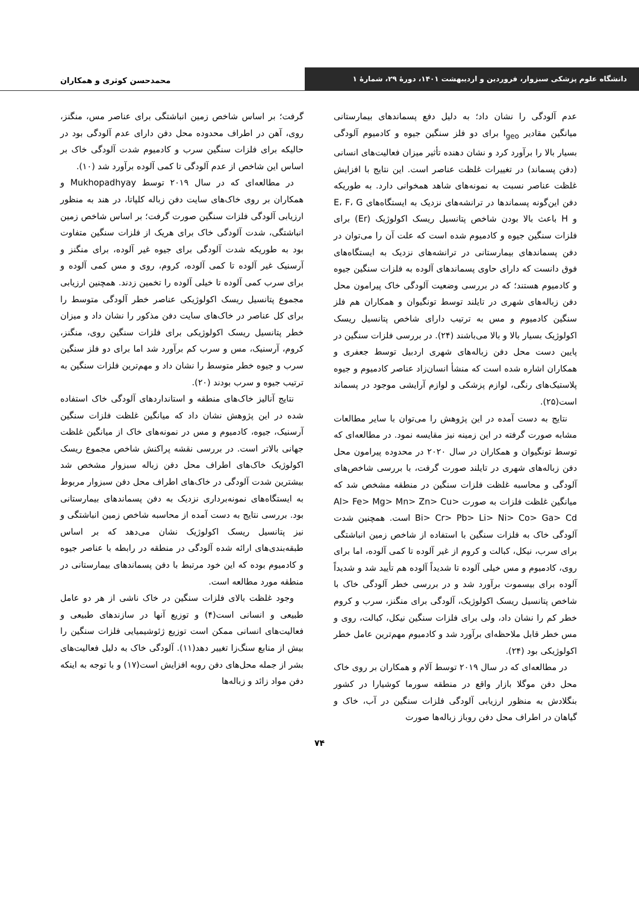دانشگاه علوم پزشکی سبزوار، فروردین و اردیبهشت ۱۴۰۱، دورهٔ ۲۹، شمارهٔ ۱
محمدحسن کوثری و همکاران
عدم آلودگی را نشان داد؛ به دلیل دفع پسماندهای بیمارستانی میانگین مقادیر I<sub>geo</sub> برای دو فلز سنگین جیوه و کادمیوم آلودگی بسیار بالا را برآورد کرد و نشان دهنده تأثیر میزان فعالیت‌های انسانی (دفن پسماند) در تغییرات غلظت عناصر است. این نتایج با افزایش غلظت عناصر نسبت به نمونه‌های شاهد همخوانی دارد. به طوریکه دفن این‌گونه پسماندها در ترانشه‌های نزدیک به ایستگاه‌های E، F، G و H باعث بالا بودن شاخص پتانسیل ریسک اکولوژیک (Er) برای فلزات سنگین جیوه و کادمیوم شده است که علت آن را می‌توان در دفن پسماندهای بیمارستانی در ترانشه‌های نزدیک به ایستگاه‌های فوق دانست که دارای حاوی پسماندهای آلوده به فلزات سنگین جیوه و کادمیوم هستند؛ که در بررسی وضعیت آلودگی خاک پیرامون محل دفن زباله‌های شهری در تایلند توسط تونگیوان و همکاران هم فلز سنگین کادمیوم و مس به ترتیب دارای شاخص پتانسیل ریسک اکولوژیک بسیار بالا و بالا می‌باشند (۲۴). در بررسی فلزات سنگین در پایین دست محل دفن زباله‌های شهری اردبیل توسط جعفری و همکاران اشاره شده است که منشأ انسان‌زاد عناصر کادمیوم و جیوه پلاستیک‌های رنگی، لوازم پزشکی و لوازم آرایشی موجود در پسماند است(۲۵).
نتایج به دست آمده در این پژوهش را می‌توان با سایر مطالعات مشابه صورت گرفته در این زمینه نیز مقایسه نمود. در مطالعه‌ای که توسط تونگیوان و همکاران در سال ۲۰۲۰ در محدوده پیرامون محل دفن زباله‌های شهری در تایلند صورت گرفت، با بررسی شاخص‌های آلودگی و محاسبه غلظت فلزات سنگین در منطقه مشخص شد که میانگین غلظت فلزات به صورت Al> Fe> Mg> Mn> Zn> Cu> Bi> Cr> Pb> Li> Ni> Co> Ga> Cd است. همچنین شدت آلودگی خاک به فلزات سنگین با استفاده از شاخص زمین انباشتگی برای سرب، نیکل، کبالت و کروم از غیر آلوده تا کمی آلوده، اما برای روی، کادمیوم و مس خیلی آلوده تا شدیداً آلوده هم تأیید شد و شدیداً آلوده برای بیسموت برآورد شد و در بررسی خطر آلودگی خاک با شاخص پتانسیل ریسک اکولوژیک، آلودگی برای منگنز، سرب و کروم خطر کم را نشان داد، ولی برای فلزات سنگین نیکل، کبالت، روی و مس خطر قابل ملاحظه‌ای برآورد شد و کادمیوم مهم‌ترین عامل خطر اکولوژیکی بود (۲۴).
در مطالعه‌ای که در سال ۲۰۱۹ توسط آلام و همکاران بر روی خاک محل دفن موگلا بازار واقع در منطقه سورما کوشیارا در کشور بنگلادش به منظور ارزیابی آلودگی فلزات سنگین در آب، خاک و گیاهان در اطراف محل دفن روباز زباله‌ها صورت
گرفت؛ بر اساس شاخص زمین انباشتگی برای عناصر مس، منگنز، روی، آهن در اطراف محدوده محل دفن دارای عدم آلودگی بود در حالیکه برای فلزات سنگین سرب و کادمیوم شدت آلودگی خاک بر اساس این شاخص از عدم آلودگی تا کمی آلوده برآورد شد (۱۰).
در مطالعه‌ای که در سال ۲۰۱۹ توسط Mukhopadhyay و همکاران بر روی خاک‌های سایت دفن زباله کلپاتا، در هند به منظور ارزیابی آلودگی فلزات سنگین صورت گرفت؛ بر اساس شاخص زمین انباشتگی، شدت آلودگی خاک برای هریک از فلزات سنگین متفاوت بود به طوریکه شدت آلودگی برای جیوه غیر آلوده، برای منگنز و آرسنیک غیر آلوده تا کمی آلوده، کروم، روی و مس کمی آلوده و برای سرب کمی آلوده تا خیلی آلوده را تخمین زدند. همچنین ارزیابی مجموع پتانسیل ریسک اکولوژیکی عناصر خطر آلودگی متوسط را برای کل عناصر در خاک‌های سایت دفن مذکور را نشان داد و میزان خطر پتانسیل ریسک اکولوژیکی برای فلزات سنگین روی، منگنز، کروم، آرسنیک، مس و سرب کم برآورد شد اما برای دو فلز سنگین سرب و جیوه خطر متوسط را نشان داد و مهم‌ترین فلزات سنگین به ترتیب جیوه و سرب بودند (۲۰).
نتایج آنالیز خاک‌های منطقه و استانداردهای آلودگی خاک استفاده شده در این پژوهش نشان داد که میانگین غلظت فلزات سنگین آرسنیک، جیوه، کادمیوم و مس در نمونه‌های خاک از میانگین غلظت جهانی بالاتر است. در بررسی نقشه پراکنش شاخص مجموع ریسک اکولوژیک خاک‌های اطراف محل دفن زباله سبزوار مشخص شد بیشترین شدت آلودگی در خاک‌های اطراف محل دفن سبزوار مربوط به ایستگاه‌های نمونه‌برداری نزدیک به دفن پسماندهای بیمارستانی بود. بررسی نتایج به دست آمده از محاسبه شاخص زمین انباشتگی و نیز پتانسیل ریسک اکولوژیک نشان می‌دهد که بر اساس طبقه‌بندی‌های ارائه شده آلودگی در منطقه در رابطه با عناصر جیوه و کادمیوم بوده که این خود مرتبط با دفن پسماندهای بیمارستانی در منطقه مورد مطالعه است.
وجود غلظت بالای فلزات سنگین در خاک ناشی از هر دو عامل طبیعی و انسانی است(۴) و توزیع آنها در سازندهای طبیعی و فعالیت‌های انسانی ممکن است توزیع ژئوشیمیایی فلزات سنگین را بیش از منابع سنگ‌زا تغییر دهد(۱۱). آلودگی خاک به دلیل فعالیت‌های بشر از جمله محل‌های دفن روبه افزایش است(۱۷) و با توجه به اینکه دفن مواد زائد و زباله‌ها
۷۴